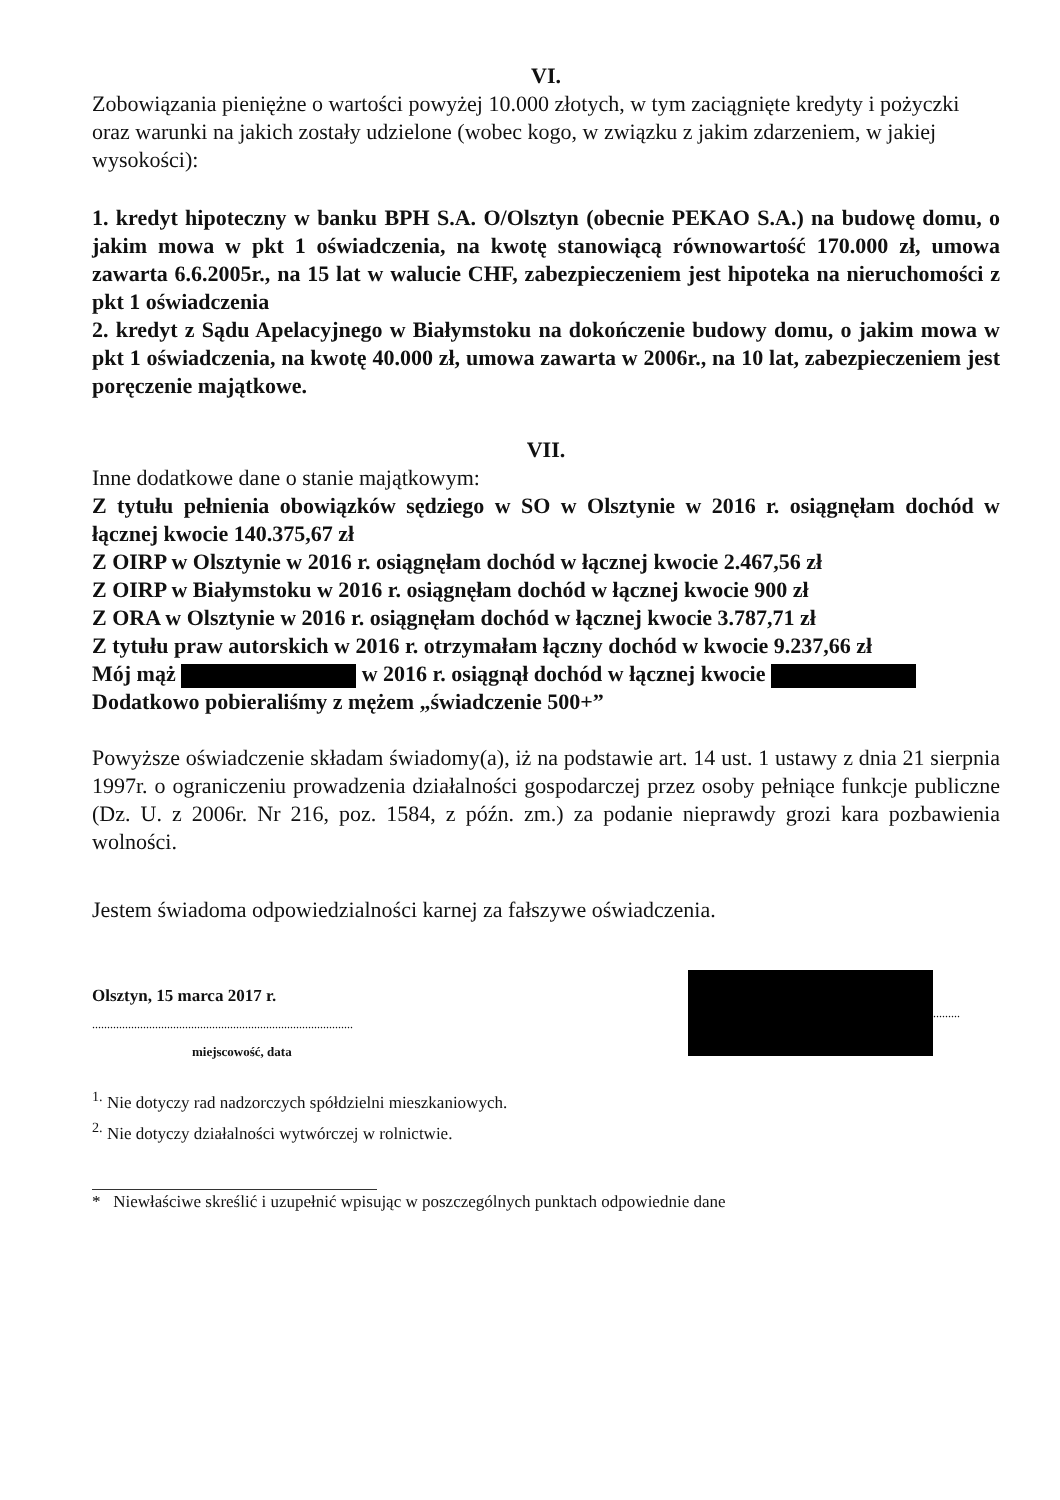VI.
Zobowiązania pieniężne o wartości powyżej 10.000 złotych, w tym zaciągnięte kredyty i pożyczki oraz warunki na jakich zostały udzielone (wobec kogo, w związku z jakim zdarzeniem, w jakiej wysokości):
1. kredyt hipoteczny w banku BPH S.A. O/Olsztyn (obecnie PEKAO S.A.) na budowę domu, o jakim mowa w pkt 1 oświadczenia, na kwotę stanowiącą równowartość 170.000 zł, umowa zawarta 6.6.2005r., na 15 lat w walucie CHF, zabezpieczeniem jest hipoteka na nieruchomości z pkt 1 oświadczenia
2. kredyt z Sądu Apelacyjnego w Białymstoku na dokończenie budowy domu, o jakim mowa w pkt 1 oświadczenia, na kwotę 40.000 zł, umowa zawarta w 2006r., na 10 lat, zabezpieczeniem jest poręczenie majątkowe.
VII.
Inne dodatkowe dane o stanie majątkowym:
Z tytułu pełnienia obowiązków sędziego w SO w Olsztynie w 2016 r. osiągnęłam dochód w łącznej kwocie 140.375,67 zł
Z OIRP w Olsztynie w 2016 r. osiągnęłam dochód w łącznej kwocie 2.467,56 zł
Z OIRP w Białymstoku w 2016 r. osiągnęłam dochód w łącznej kwocie 900 zł
Z ORA w Olsztynie w 2016 r. osiągnęłam dochód w łącznej kwocie 3.787,71 zł
Z tytułu praw autorskich w 2016 r. otrzymałam łączny dochód w kwocie 9.237,66 zł
Mój mąż w 2016 r. osiągnął dochód w łącznej kwocie
Dodatkowo pobieraliśmy z mężem „świadczenie 500+”
Powyższe oświadczenie składam świadomy(a), iż na podstawie art. 14 ust. 1 ustawy z dnia 21 sierpnia 1997r. o ograniczeniu prowadzenia działalności gospodarczej przez osoby pełniące funkcje publiczne (Dz. U. z 2006r. Nr 216, poz. 1584, z późn. zm.) za podanie nieprawdy grozi kara pozbawienia wolności.
Jestem świadoma odpowiedzialności karnej za fałszywe oświadczenia.
Olsztyn, 15 marca 2017 r.
.......................................................................................
miejscowość, data
.........
<sup>1.</sup> Nie dotyczy rad nadzorczych spółdzielni mieszkaniowych.
<sup>2.</sup> Nie dotyczy działalności wytwórczej w rolnictwie.
* Niewłaściwe skreślić i uzupełnić wpisując w poszczególnych punktach odpowiednie dane